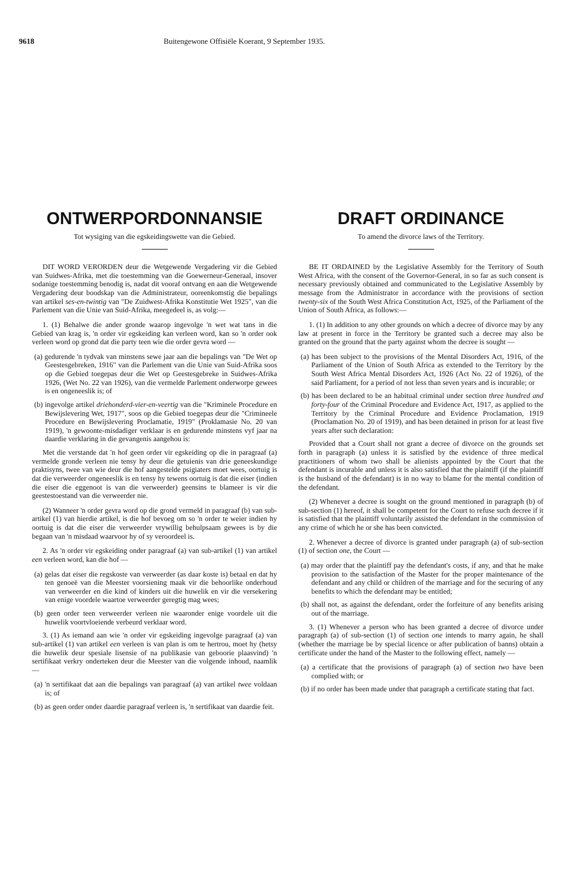9618 Buitengewone Offisiële Koerant, 9 September 1935.
ONTWERPORDONNANSIE
Tot wysiging van die egskeidingswette van die Gebied.
DIT WORD VERORDEN deur die Wetgewende Vergadering vir die Gebied van Suidwes-Afrika, met die toestemming van die Goewerneur-Generaal, insover sodanige toestemming benodig is, nadat dit vooraf ontvang en aan die Wetgewende Vergadering deur boodskap van die Administrateur, ooreenkomstig die bepalings van artikel ses-en-twintig van "De Zuidwest-Afrika Konstitutie Wet 1925", van die Parlement van die Unie van Suid-Afrika, meegedeel is, as volg:—
1. (1) Behalwe die ander gronde waarop ingevolge 'n wet wat tans in die Gebied van krag is, 'n order vir egskeiding kan verleen word, kan so 'n order ook verleen word op grond dat die party teen wie die order gevra word —
(a) gedurende 'n tydvak van minstens sewe jaar aan die bepalings van "De Wet op Geestesgebreken, 1916" van die Parlement van die Unie van Suid-Afrika soos op die Gebied toegepas deur die Wet op Geestesgebreke in Suidwes-Afrika 1926, (Wet No. 22 van 1926), van die vermelde Parlement onderworpe gewees is en ongeneeslik is; of
(b) ingevolge artikel driehonderd-vier-en-veertig van die "Kriminele Procedure en Bewijslevering Wet, 1917", soos op die Gebied toegepas deur die "Crimineele Procedure en Bewijslevering Proclamatie, 1919" (Proklamasie No. 20 van 1919), 'n gewoonte-misdadiger verklaar is en gedurende minstens vyf jaar na daardie verklaring in die gevangenis aangehou is:
Met die verstande dat 'n hof geen order vir egskeiding op die in paragraaf (a) vermelde gronde verleen nie tensy hy deur die getuienis van drie geneeskundige praktisyns, twee van wie deur die hof aangestelde psigiaters moet wees, oortuig is dat die verweerder ongeneeslik is en tensy hy tewens oortuig is dat die eiser (indien die eiser die eggenoot is van die verweerder) geensins te blameer is vir die geestestoestand van die verweerder nie.
(2) Wanneer 'n order gevra word op die grond vermeld in paragraaf (b) van sub-artikel (1) van hierdie artikel, is die hof bevoeg om so 'n order te weier indien hy oortuig is dat die eiser die verweerder vrywillig behulpsaam gewees is by die begaan van 'n misdaad waarvoor hy of sy veroordeel is.
2. As 'n order vir egskeiding onder paragraaf (a) van sub-artikel (1) van artikel een verleen word, kan die hof —
(a) gelas dat eiser die regskoste van verweerder (as daar koste is) betaal en dat hy ten genoeë van die Meester voorsiening maak vir die behoorlike onderhoud van verweerder en die kind of kinders uit die huwelik en vir die versekering van enige voordele waartoe verweerder geregtig mag wees;
(b) geen order teen verweerder verleen nie waaronder enige voordele uit die huwelik voortvloeiende verbeurd verklaar word.
3. (1) As iemand aan wie 'n order vir egskeiding ingevolge paragraaf (a) van sub-artikel (1) van artikel een verleen is van plan is om te hertrou, moet hy (hetsy die huwelik deur spesiale lisensie of na publikasie van geboorie plaasvind) 'n sertifikaat verkry onderteken deur die Meester van die volgende inhoud, naamlik —
(a) 'n sertifikaat dat aan die bepalings van paragraaf (a) van artikel twee voldaan is; of
(b) as geen order onder daardie paragraaf verleen is, 'n sertifikaat van daardie feit.
DRAFT ORDINANCE
To amend the divorce laws of the Territory.
BE IT ORDAINED by the Legislative Assembly for the Territory of South West Africa, with the consent of the Governor-General, in so far as such consent is necessary previously obtained and communicated to the Legislative Assembly by message from the Administrator in accordance with the provisions of section twenty-six of the South West Africa Constitution Act, 1925, of the Parliament of the Union of South Africa, as follows:—
1. (1) In addition to any other grounds on which a decree of divorce may by any law at present in force in the Territory be granted such a decree may also be granted on the ground that the party against whom the decree is sought —
(a) has been subject to the provisions of the Mental Disorders Act, 1916, of the Parliament of the Union of South Africa as extended to the Territory by the South West Africa Mental Disorders Act, 1926 (Act No. 22 of 1926), of the said Parliament, for a period of not less than seven years and is incurable; or
(b) has been declared to be an habitual criminal under section three hundred and forty-four of the Criminal Procedure and Evidence Act, 1917, as applied to the Territory by the Criminal Procedure and Evidence Proclamation, 1919 (Proclamation No. 20 of 1919), and has been detained in prison for at least five years after such declaration:
Provided that a Court shall not grant a decree of divorce on the grounds set forth in paragraph (a) unless it is satisfied by the evidence of three medical practitioners of whom two shall be alienists appointed by the Court that the defendant is incurable and unless it is also satisfied that the plaintiff (if the plaintiff is the husband of the defendant) is in no way to blame for the mental condition of the defendant.
(2) Whenever a decree is sought on the ground mentioned in paragraph (b) of sub-section (1) hereof, it shall be competent for the Court to refuse such decree if it is satisfied that the plaintiff voluntarily assisted the defendant in the commission of any crime of which he or she has been convicted.
2. Whenever a decree of divorce is granted under paragraph (a) of sub-section (1) of section one, the Court —
(a) may order that the plaintiff pay the defendant's costs, if any, and that he make provision to the satisfaction of the Master for the proper maintenance of the defendant and any child or children of the marriage and for the securing of any benefits to which the defendant may be entitled;
(b) shall not, as against the defendant, order the forfeiture of any benefits arising out of the marriage.
3. (1) Whenever a person who has been granted a decree of divorce under paragraph (a) of sub-section (1) of section one intends to marry again, he shall (whether the marriage be by special licence or after publication of banns) obtain a certificate under the hand of the Master to the following effect, namely —
(a) a certificate that the provisions of paragraph (a) of section two have been complied with; or
(b) if no order has been made under that paragraph a certificate stating that fact.